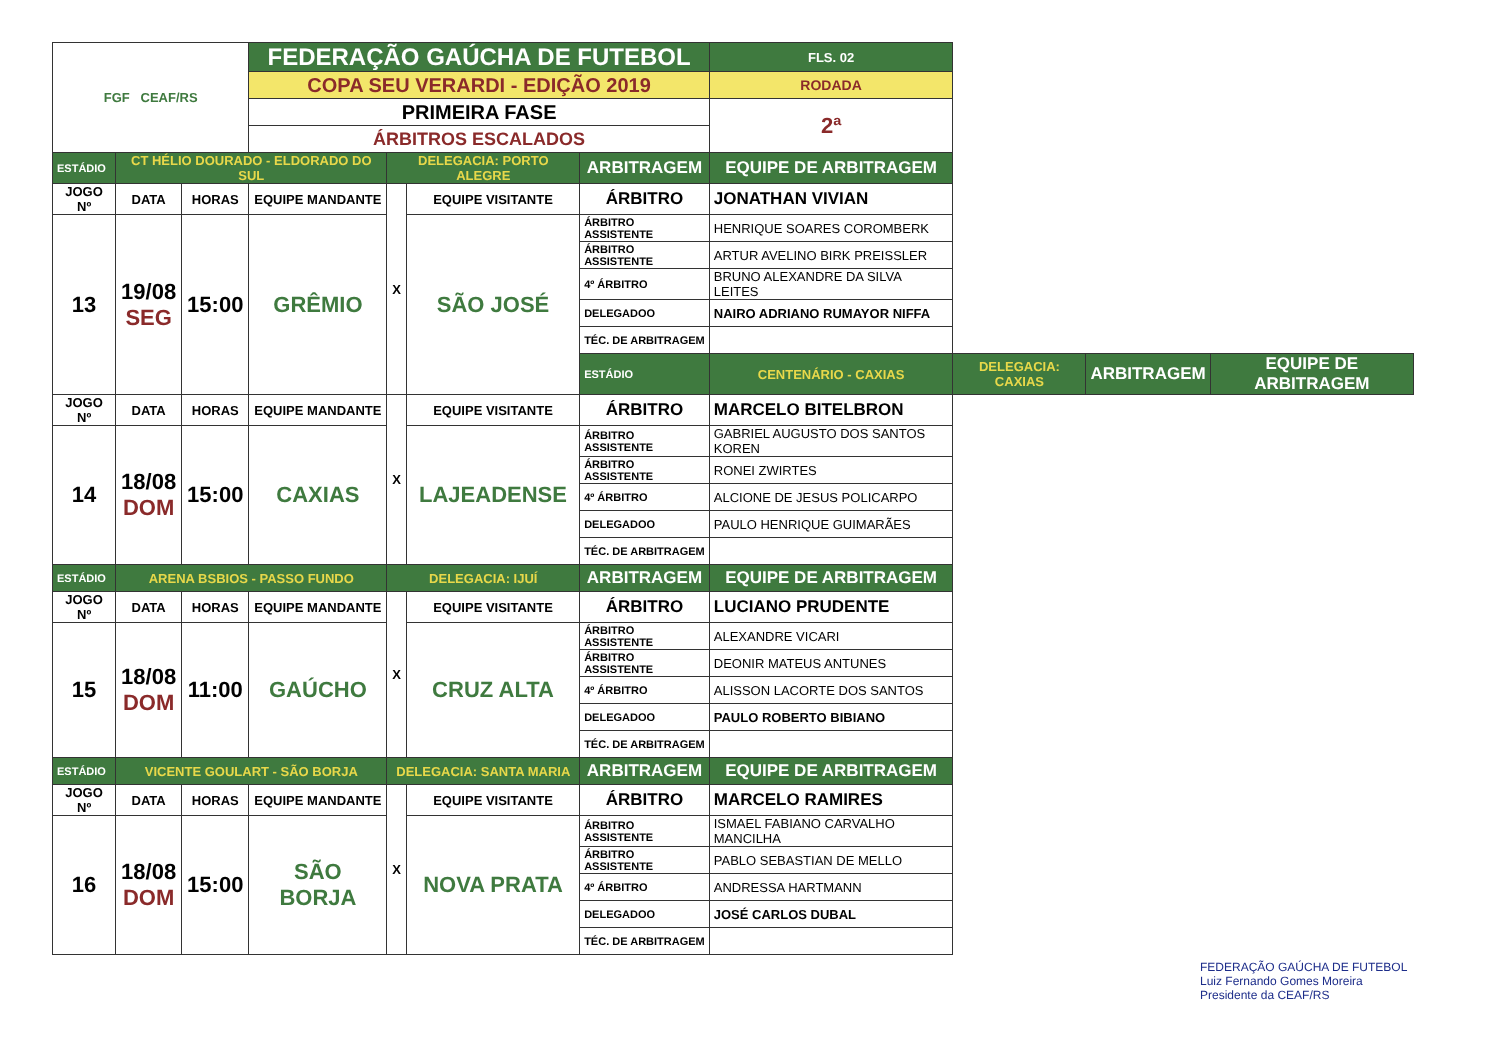| FGF CEAF/RS | | | FEDERAÇÃO GAÚCHA DE FUTEBOL | | | | | FLS. 02 | | | |
| | | | COPA SEU VERARDI - EDIÇÃO 2019 | | | | | RODADA | | | |
| | | | PRIMEIRA FASE | | | | | 2ª | | | |
| | | | ÁRBITROS ESCALADOS | | | | | | | | |
| ESTÁDIO | CT HÉLIO DOURADO - ELDORADO DO SUL | | | DELEGACIA: PORTO ALEGRE | | ARBITRAGEM | EQUIPE DE ARBITRAGEM | | | | |
| JOGO Nº | DATA | HORAS | EQUIPE MANDANTE | X | EQUIPE VISITANTE | ÁRBITRO | JONATHAN VIVIAN | | | | |
| 13 | 19/08 SEG | 15:00 | GRÊMIO | | SÃO JOSÉ | ÁRBITRO ASSISTENTE | HENRIQUE SOARES COROMBERK | | | | |
| | | | | | | ÁRBITRO ASSISTENTE | ARTUR AVELINO BIRK PREISSLER | | | | |
| | | | | | | 4º ÁRBITRO | BRUNO ALEXANDRE DA SILVA LEITES | | | | |
| | | | | | | DELEGADOO | NAIRO ADRIANO RUMAYOR NIFFA | | | | |
| | | | | | | TÉC. DE ARBITRAGEM | | | | | |
| | | | | | | ESTÁDIO | CENTENÁRIO - CAXIAS | | DELEGACIA: CAXIAS | ARBITRAGEM | EQUIPE DE ARBITRAGEM |
| JOGO Nº | DATA | HORAS | EQUIPE MANDANTE | X | EQUIPE VISITANTE | ÁRBITRO | MARCELO BITELBRON | | | | |
| 14 | 18/08 DOM | 15:00 | CAXIAS | | LAJEADENSE | ÁRBITRO ASSISTENTE | GABRIEL AUGUSTO DOS SANTOS KOREN | | | | |
| | | | | | | ÁRBITRO ASSISTENTE | RONEI ZWIRTES | | | | |
| | | | | | | 4º ÁRBITRO | ALCIONE DE JESUS POLICARPO | | | | |
| | | | | | | DELEGADOO | PAULO HENRIQUE GUIMARÃES | | | | |
| | | | | | | TÉC. DE ARBITRAGEM | | | | | |
| ESTÁDIO | ARENA BSBIOS - PASSO FUNDO | | | DELEGACIA: IJUÍ | | ARBITRAGEM | EQUIPE DE ARBITRAGEM | | | | |
| JOGO Nº | DATA | HORAS | EQUIPE MANDANTE | X | EQUIPE VISITANTE | ÁRBITRO | LUCIANO PRUDENTE | | | | |
| 15 | 18/08 DOM | 11:00 | GAÚCHO | | CRUZ ALTA | ÁRBITRO ASSISTENTE | ALEXANDRE VICARI | | | | |
| | | | | | | ÁRBITRO ASSISTENTE | DEONIR MATEUS ANTUNES | | | | |
| | | | | | | 4º ÁRBITRO | ALISSON LACORTE DOS SANTOS | | | | |
| | | | | | | DELEGADOO | PAULO ROBERTO BIBIANO | | | | |
| | | | | | | TÉC. DE ARBITRAGEM | | | | | |
| ESTÁDIO | VICENTE GOULART - SÃO BORJA | | | DELEGACIA: SANTA MARIA | | ARBITRAGEM | EQUIPE DE ARBITRAGEM | | | | |
| JOGO Nº | DATA | HORAS | EQUIPE MANDANTE | X | EQUIPE VISITANTE | ÁRBITRO | MARCELO RAMIRES | | | | |
| 16 | 18/08 DOM | 15:00 | SÃO BORJA | | NOVA PRATA | ÁRBITRO ASSISTENTE | ISMAEL FABIANO CARVALHO MANCILHA | | | | |
| | | | | | | ÁRBITRO ASSISTENTE | PABLO SEBASTIAN DE MELLO | | | | |
| | | | | | | 4º ÁRBITRO | ANDRESSA HARTMANN | | | | |
| | | | | | | DELEGADOO | JOSÉ CARLOS DUBAL | | | | |
| | | | | | | TÉC. DE ARBITRAGEM | | | | | |
FEDERAÇÃO GAÚCHA DE FUTEBOL
Luiz Fernando Gomes Moreira
Presidente da CEAF/RS